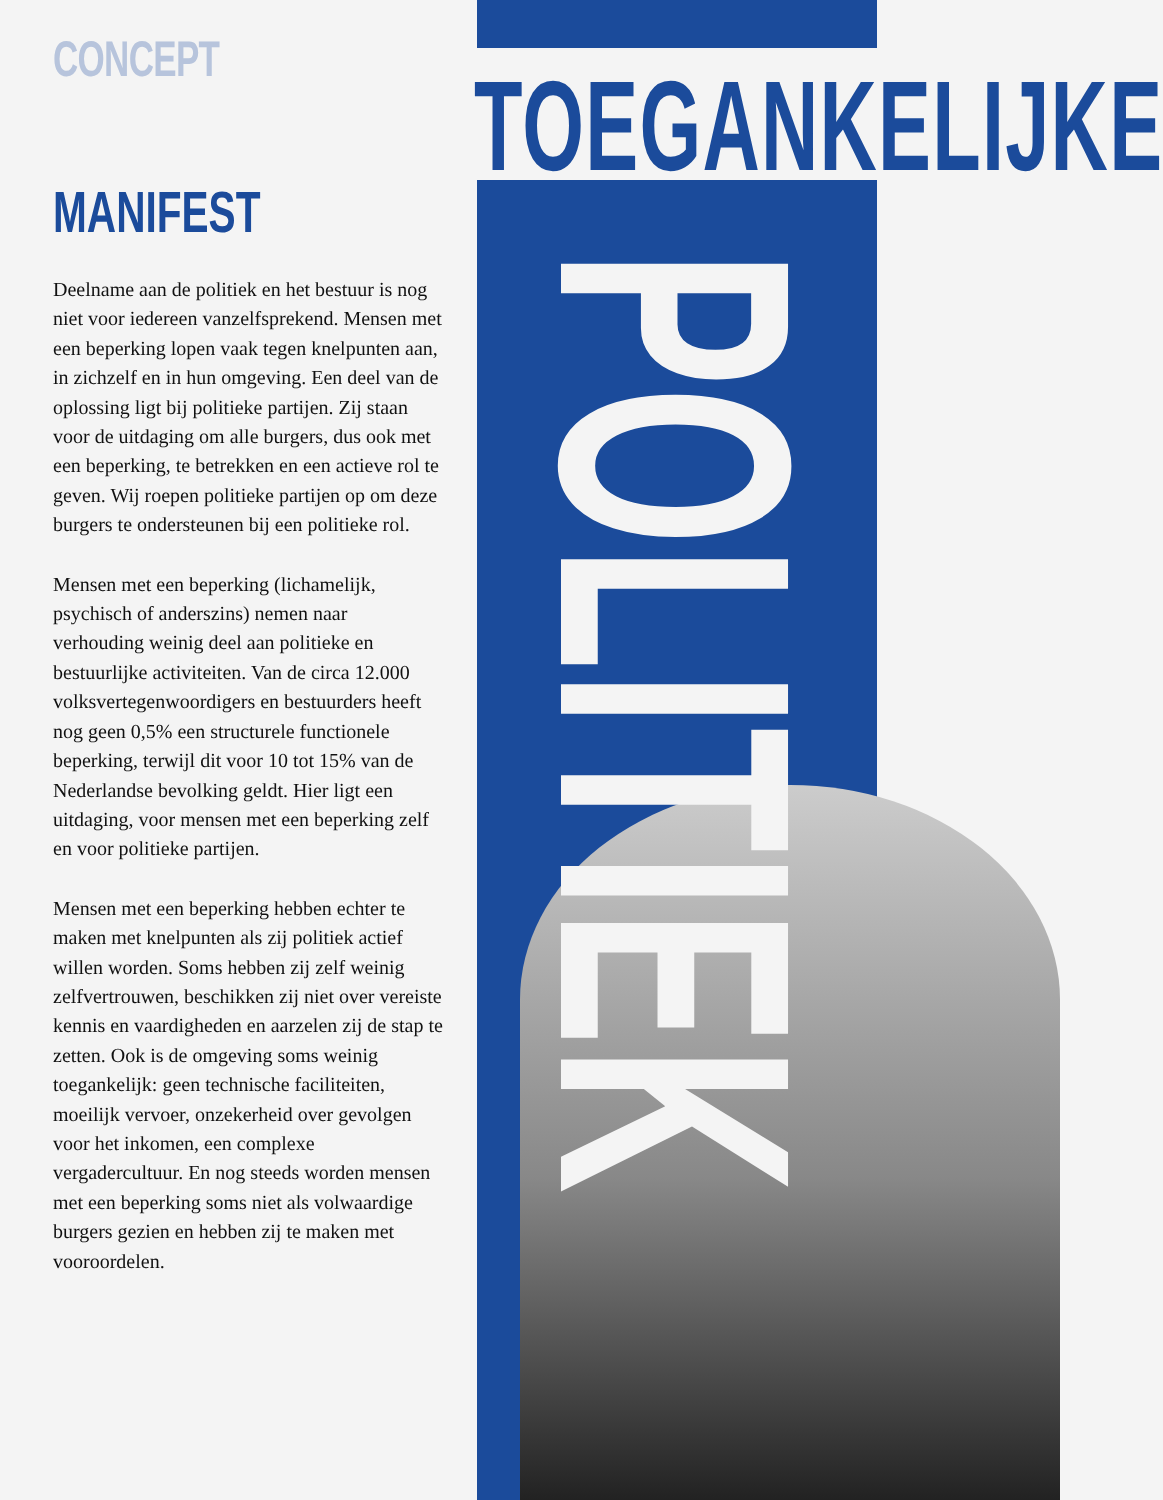CONCEPT
MANIFEST
Deelname aan de politiek en het bestuur is nog niet voor iedereen vanzelfsprekend. Mensen met een beperking lopen vaak tegen knelpunten aan, in zichzelf en in hun omgeving. Een deel van de oplossing ligt bij politieke partijen. Zij staan voor de uitdaging om alle burgers, dus ook met een beperking, te betrekken en een actieve rol te geven. Wij roepen politieke partijen op om deze burgers te ondersteunen bij een politieke rol.
Mensen met een beperking (lichamelijk, psychisch of anderszins) nemen naar verhouding weinig deel aan politieke en bestuurlijke activiteiten. Van de circa 12.000 volksvertegenwoordigers en bestuurders heeft nog geen 0,5% een structurele functionele beperking, terwijl dit voor 10 tot 15% van de Nederlandse bevolking geldt. Hier ligt een uitdaging, voor mensen met een beperking zelf en voor politieke partijen.
Mensen met een beperking hebben echter te maken met knelpunten als zij politiek actief willen worden. Soms hebben zij zelf weinig zelfvertrouwen, beschikken zij niet over vereiste kennis en vaardigheden en aarzelen zij de stap te zetten. Ook is de omgeving soms weinig toegankelijk: geen technische faciliteiten, moeilijk vervoer, onzekerheid over gevolgen voor het inkomen, een complexe vergadercultuur. En nog steeds worden mensen met een beperking soms niet als volwaardige burgers gezien en hebben zij te maken met vooroordelen.
TOEGANKELIJKE
POLITIEK